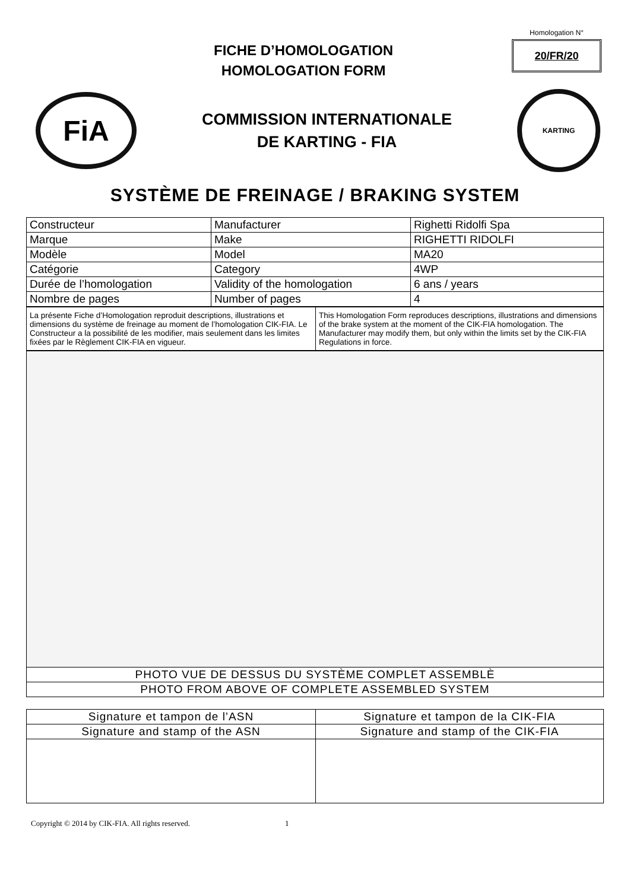FICHE D’HOMOLOGATION
HOMOLOGATION FORM
Homologation N°
20/FR/20
FiA
COMMISSION INTERNATIONALE
DE KARTING - FIA
KARTING
SYSTÈME DE FREINAGE / BRAKING SYSTEM
| Constructeur | Manufacturer | Righetti Ridolfi Spa |
| Marque | Make | RIGHETTI RIDOLFI |
| Modèle | Model | MA20 |
| Catégorie | Category | 4WP |
| Durée de l’homologation | Validity of the homologation | 6 ans / years |
| Nombre de pages | Number of pages | 4 |
| La présente Fiche d’Homologation reproduit descriptions, illustrations et dimensions du système de freinage au moment de l’homologation CIK-FIA. Le Constructeur a la possibilité de les modifier, mais seulement dans les limites fixées par le Règlement CIK-FIA en vigueur. | This Homologation Form reproduces descriptions, illustrations and dimensions of the brake system at the moment of the CIK-FIA homologation. The Manufacturer may modify them, but only within the limits set by the CIK-FIA Regulations in force. |
| PHOTO VUE DE DESSUS DU SYSTÈME COMPLET ASSEMBLÈ |
| PHOTO FROM ABOVE OF COMPLETE ASSEMBLED SYSTEM |
| Signature et tampon de l’ASN | Signature et tampon de la CIK-FIA |
| Signature and stamp of the ASN | Signature and stamp of the CIK-FIA |
Copyright © 2014 by CIK-FIA. All rights reserved. 1